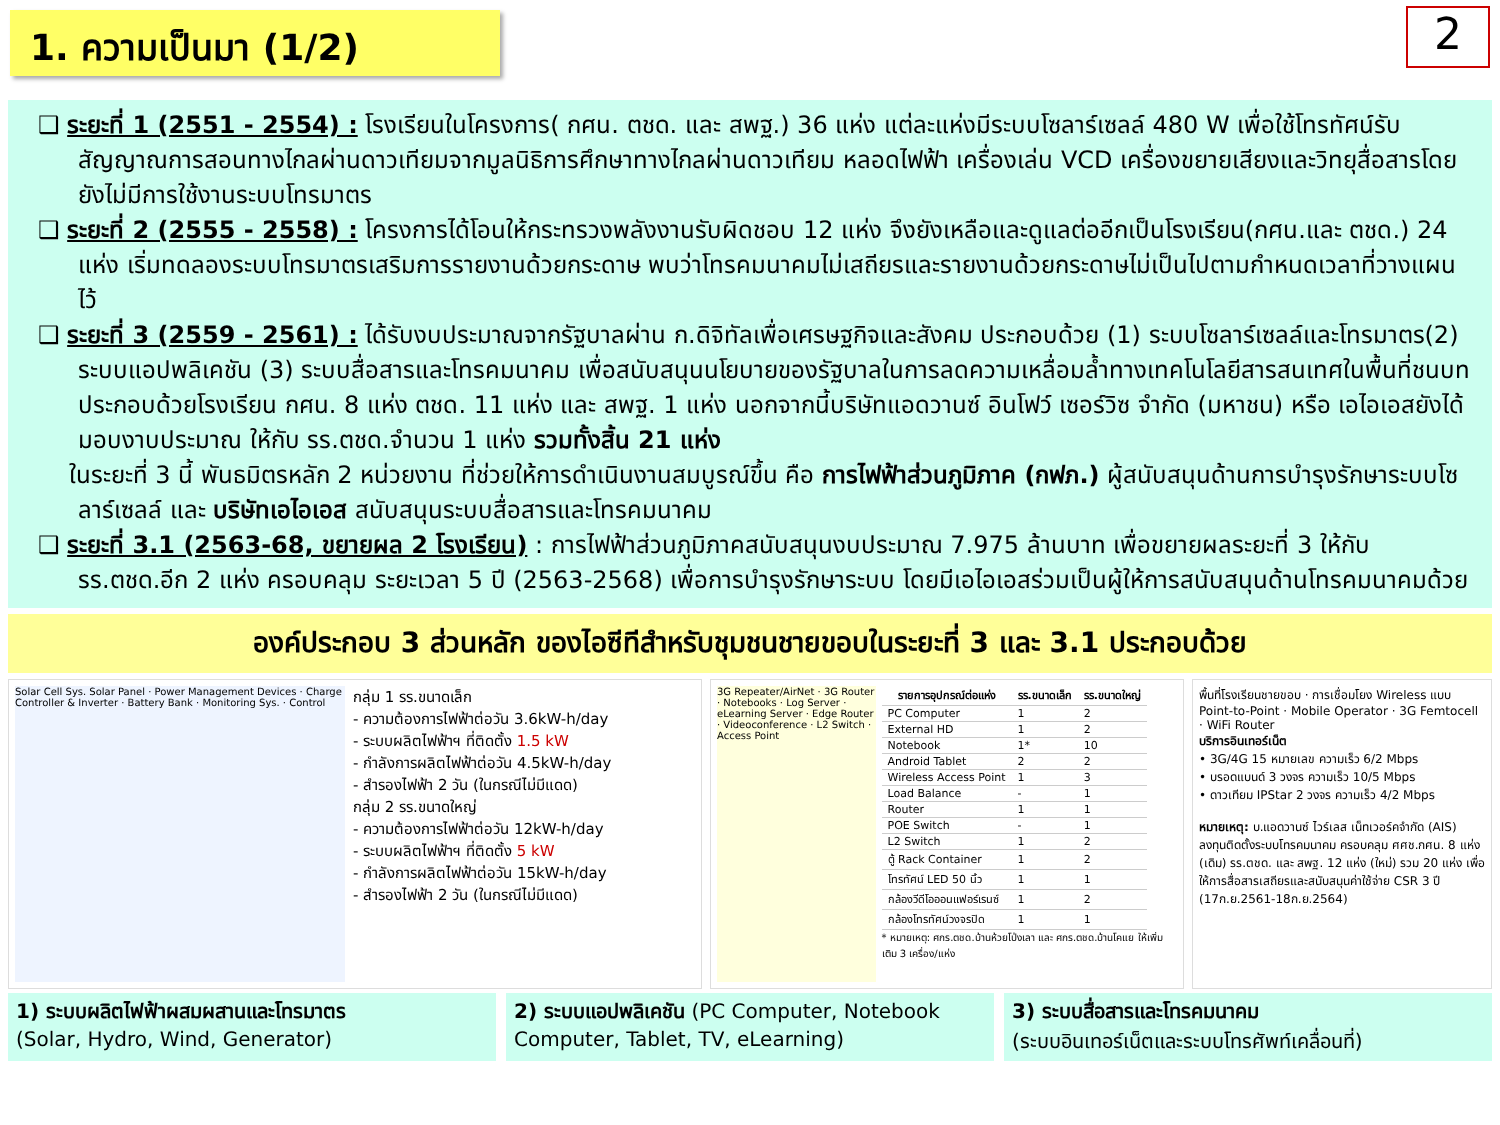1. ความเป็นมา (1/2)
2
❑ ระยะที่ 1 (2551 - 2554) : โรงเรียนในโครงการ( กศน. ตชด. และ สพฐ.) 36 แห่ง แต่ละแห่งมีระบบโซลาร์เซลล์ 480 W เพื่อใช้โทรทัศน์รับสัญญาณการสอนทางไกลผ่านดาวเทียมจากมูลนิธิการศึกษาทางไกลผ่านดาวเทียม หลอดไฟฟ้า เครื่องเล่น VCD เครื่องขยายเสียงและวิทยุสื่อสารโดยยังไม่มีการใช้งานระบบโทรมาตร
❑ ระยะที่ 2 (2555 - 2558) : โครงการได้โอนให้กระทรวงพลังงานรับผิดชอบ 12 แห่ง จึงยังเหลือและดูแลต่ออีกเป็นโรงเรียน(กศน.และ ตชด.) 24 แห่ง เริ่มทดลองระบบโทรมาตรเสริมการรายงานด้วยกระดาษ พบว่าโทรคมนาคมไม่เสถียรและรายงานด้วยกระดาษไม่เป็นไปตามกำหนดเวลาที่วางแผนไว้
❑ ระยะที่ 3 (2559 - 2561) : ได้รับงบประมาณจากรัฐบาลผ่าน ก.ดิจิทัลเพื่อเศรษฐกิจและสังคม ประกอบด้วย (1) ระบบโซลาร์เซลล์และโทรมาตร(2) ระบบแอปพลิเคชัน (3) ระบบสื่อสารและโทรคมนาคม เพื่อสนับสนุนนโยบายของรัฐบาลในการลดความเหลื่อมล้ำทางเทคโนโลยีสารสนเทศในพื้นที่ชนบท ประกอบด้วยโรงเรียน กศน. 8 แห่ง ตชด. 11 แห่ง และ สพฐ. 1 แห่ง นอกจากนี้บริษัทแอดวานซ์ อินโฟว์ เซอร์วิซ จำกัด (มหาชน) หรือ เอไอเอสยังได้มอบงาบประมาณ ให้กับ รร.ตชด.จำนวน 1 แห่ง รวมทั้งสิ้น 21 แห่ง
ในระยะที่ 3 นี้ พันธมิตรหลัก 2 หน่วยงาน ที่ช่วยให้การดำเนินงานสมบูรณ์ขึ้น คือ การไฟฟ้าส่วนภูมิภาค (กฟภ.) ผู้สนับสนุนด้านการบำรุงรักษาระบบโซลาร์เซลล์ และ บริษัทเอไอเอส สนับสนุนระบบสื่อสารและโทรคมนาคม
❑ ระยะที่ 3.1 (2563-68, ขยายผล 2 โรงเรียน) : การไฟฟ้าส่วนภูมิภาคสนับสนุนงบประมาณ 7.975 ล้านบาท เพื่อขยายผลระยะที่ 3 ให้กับรร.ตชด.อีก 2 แห่ง ครอบคลุม ระยะเวลา 5 ปี (2563-2568) เพื่อการบำรุงรักษาระบบ โดยมีเอไอเอสร่วมเป็นผู้ให้การสนับสนุนด้านโทรคมนาคมด้วย
องค์ประกอบ 3 ส่วนหลัก ของไอซีทีสำหรับชุมชนชายขอบในระยะที่ 3 และ 3.1 ประกอบด้วย
Solar Cell Sys. Solar Panel · Power Management Devices · Charge Controller & Inverter · Battery Bank · Monitoring Sys. · Control
กลุ่ม 1 รร.ขนาดเล็ก
- ความต้องการไฟฟ้าต่อวัน 3.6kW-h/day
- ระบบผลิตไฟฟ้าฯ ที่ติดตั้ง 1.5 kW
- กำลังการผลิตไฟฟ้าต่อวัน 4.5kW-h/day
- สำรองไฟฟ้า 2 วัน (ในกรณีไม่มีแดด)
กลุ่ม 2 รร.ขนาดใหญ่
- ความต้องการไฟฟ้าต่อวัน 12kW-h/day
- ระบบผลิตไฟฟ้าฯ ที่ติดตั้ง 5 kW
- กำลังการผลิตไฟฟ้าต่อวัน 15kW-h/day
- สำรองไฟฟ้า 2 วัน (ในกรณีไม่มีแดด)
3G Repeater/AirNet · 3G Router · Notebooks · Log Server · eLearning Server · Edge Router · Videoconference · L2 Switch · Access Point
| รายการอุปกรณ์ต่อแห่ง | รร.ขนาดเล็ก | รร.ขนาดใหญ่ |
| --- | --- | --- |
| PC Computer | 1 | 2 |
| External HD | 1 | 2 |
| Notebook | 1* | 10 |
| Android Tablet | 2 | 2 |
| Wireless Access Point | 1 | 3 |
| Load Balance | - | 1 |
| Router | 1 | 1 |
| POE Switch | - | 1 |
| L2 Switch | 1 | 2 |
| ตู้ Rack Container | 1 | 2 |
| โทรทัศน์ LED 50 นิ้ว | 1 | 1 |
| กล้องวีดีโอออนแฟอร์เรนซ์ | 1 | 2 |
| กล้องโทรทัศน์วงจรปิด | 1 | 1 |
* หมายเหตุ: ศกร.ตชด.บ้านห้วยโป่งเลา และ ศกร.ตชด.บ้านโคแย ให้เพิ่มเติม 3 เครื่อง/แห่ง
พื้นที่โรงเรียนชายขอบ · การเชื่อมโยง Wireless แบบ Point-to-Point · Mobile Operator · 3G Femtocell · WiFi Router
บริการอินเทอร์เน็ต
• 3G/4G 15 หมายเลข ความเร็ว 6/2 Mbps
• บรอดแบนด์ 3 วงจร ความเร็ว 10/5 Mbps
• ดาวเทียม IPStar 2 วงจร ความเร็ว 4/2 Mbps
หมายเหตุ: บ.แอดวานซ์ ไวร์เลส เน็ทเวอร์คจำกัด (AIS) ลงทุนติดตั้งระบบโทรคมนาคม ครอบคลุม ศศช.กศน. 8 แห่ง (เดิม) รร.ตชด. และ สพฐ. 12 แห่ง (ใหม่) รวม 20 แห่ง เพื่อให้การสื่อสารเสถียรและสนับสนุนค่าใช้จ่าย CSR 3 ปี (17ก.ย.2561-18ก.ย.2564)
1) ระบบผลิตไฟฟ้าผสมผสานและโทรมาตร
(Solar, Hydro, Wind, Generator)
2) ระบบแอปพลิเคชัน (PC Computer, Notebook Computer, Tablet, TV, eLearning)
3) ระบบสื่อสารและโทรคมนาคม
(ระบบอินเทอร์เน็ตและระบบโทรศัพท์เคลื่อนที่)